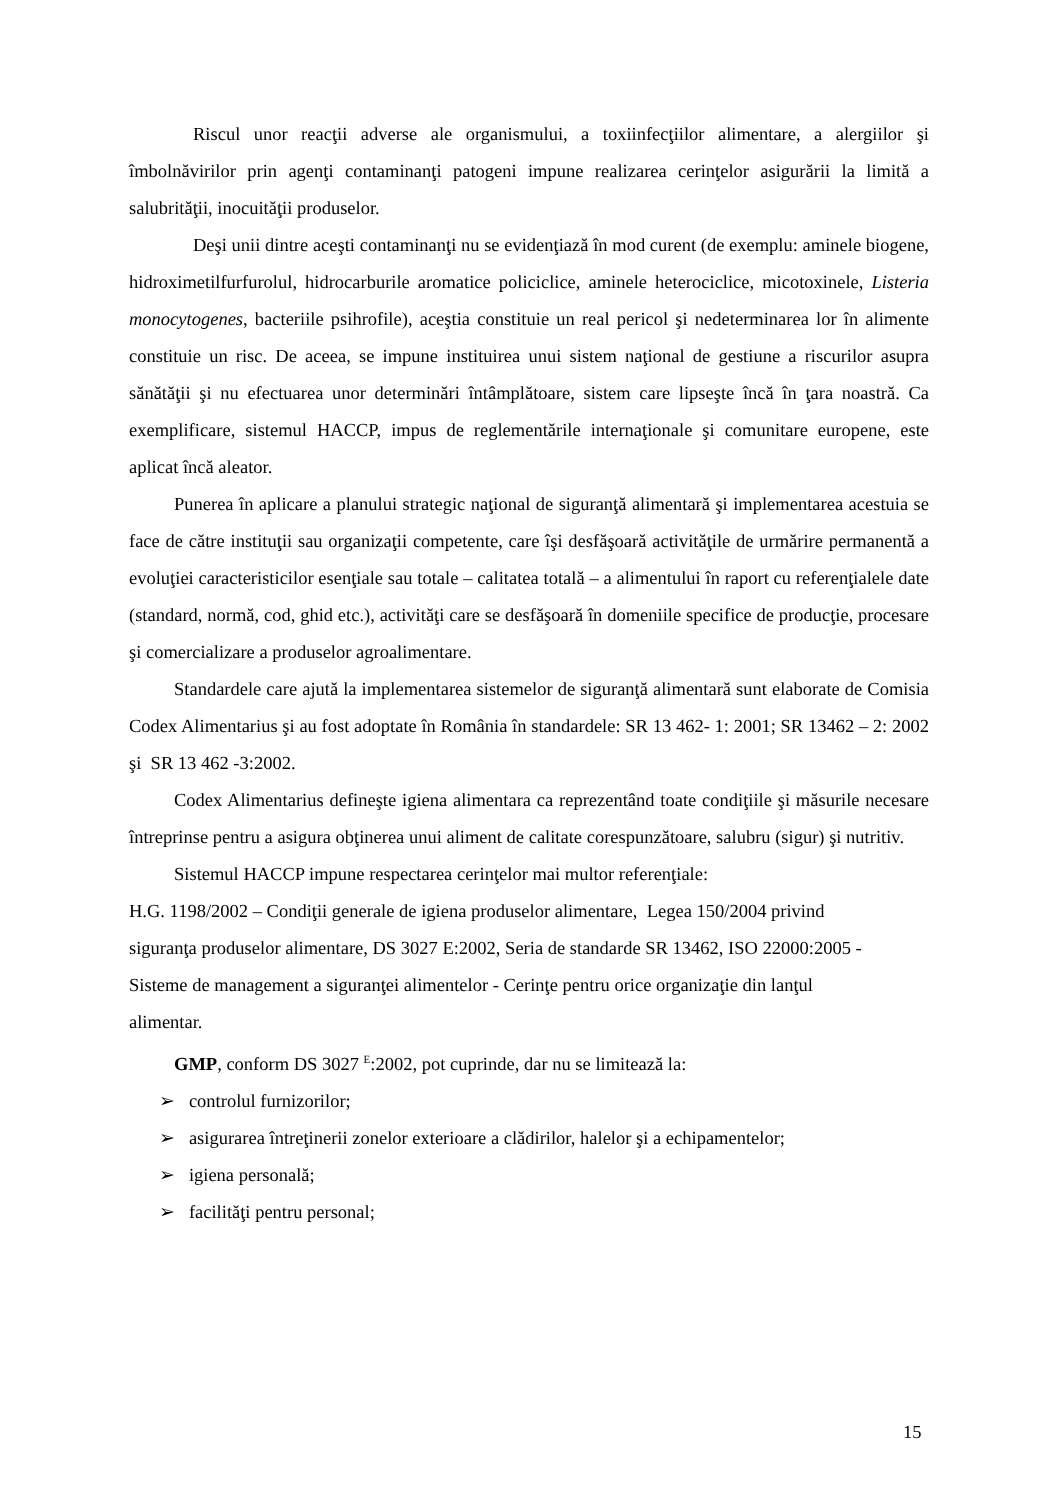Riscul unor reacţii adverse ale organismului, a toxiinfecţiilor alimentare, a alergiilor şi îmbolnăvirilor prin agenţi contaminanţi patogeni impune realizarea cerinţelor asigurării la limită a salubrităţii, inocuităţii produselor.
Deşi unii dintre aceşti contaminanţi nu se evidenţiază în mod curent (de exemplu: aminele biogene, hidroximetilfurfurolul, hidrocarburile aromatice policiclice, aminele heterociclice, micotoxinele, Listeria monocytogenes, bacteriile psihrofile), aceştia constituie un real pericol şi nedeterminarea lor în alimente constituie un risc. De aceea, se impune instituirea unui sistem naţional de gestiune a riscurilor asupra sănătăţii şi nu efectuarea unor determinări întâmplătoare, sistem care lipseşte încă în ţara noastră. Ca exemplificare, sistemul HACCP, impus de reglementările internaţionale şi comunitare europene, este aplicat încă aleator.
Punerea în aplicare a planului strategic naţional de siguranţă alimentară şi implementarea acestuia se face de către instituţii sau organizaţii competente, care îşi desfăşoară activităţile de urmărire permanentă a evoluţiei caracteristicilor esenţiale sau totale – calitatea totală – a alimentului în raport cu referenţialele date (standard, normă, cod, ghid etc.), activităţi care se desfăşoară în domeniile specifice de producţie, procesare şi comercializare a produselor agroalimentare.
Standardele care ajută la implementarea sistemelor de siguranţă alimentară sunt elaborate de Comisia Codex Alimentarius şi au fost adoptate în România în standardele: SR 13 462- 1: 2001; SR 13462 – 2: 2002 şi SR 13 462 -3:2002.
Codex Alimentarius defineşte igiena alimentara ca reprezentând toate condiţiile şi măsurile necesare întreprinse pentru a asigura obţinerea unui aliment de calitate corespunzătoare, salubru (sigur) şi nutritiv.
Sistemul HACCP impune respectarea cerinţelor mai multor referenţiale:
H.G. 1198/2002 – Condiţii generale de igiena produselor alimentare, Legea 150/2004 privind siguranţa produselor alimentare, DS 3027 E:2002, Seria de standarde SR 13462, ISO 22000:2005 - Sisteme de management a siguranţei alimentelor - Cerinţe pentru orice organizaţie din lanţul alimentar.
GMP, conform DS 3027 <sup>E</sup>:2002, pot cuprinde, dar nu se limitează la:
➢ controlul furnizorilor;
➢ asigurarea întreţinerii zonelor exterioare a clădirilor, halelor şi a echipamentelor;
➢ igiena personală;
➢ facilităţi pentru personal;
15